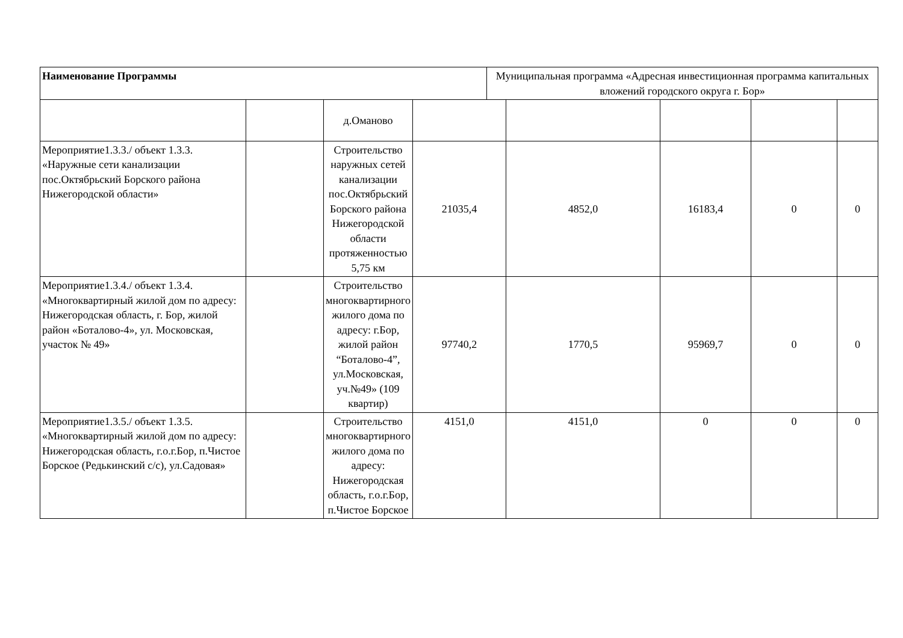| Наименование Программы | Муниципальная программа «Адресная инвестиционная программа капитальных вложений городского округа г. Бор» |
| | | д.Оманово | | | | | |
| Мероприятие1.3.3./ объект 1.3.3. «Наружные сети канализации пос.Октябрьский Борского района Нижегородской области» | | Строительство наружных сетей канализации пос.Октябрьский Борского района Нижегородской области протяженностью 5,75 км | 21035,4 | 4852,0 | 16183,4 | 0 | 0 |
| Мероприятие1.3.4./ объект 1.3.4. «Многоквартирный жилой дом по адресу: Нижегородская область, г. Бор, жилой район «Боталово-4», ул. Московская, участок № 49» | | Строительство многоквартирного жилого дома по адресу: г.Бор, жилой район “Боталово-4”, ул.Московская, уч.№49» (109 квартир) | 97740,2 | 1770,5 | 95969,7 | 0 | 0 |
| Мероприятие1.3.5./ объект 1.3.5. «Многоквартирный жилой дом по адресу: Нижегородская область, г.о.г.Бор, п.Чистое Борское (Редькинский с/с), ул.Садовая» | | Строительство многоквартирного жилого дома по адресу: Нижегородская область, г.о.г.Бор, п.Чистое Борское | 4151,0 | 4151,0 | 0 | 0 | 0 |